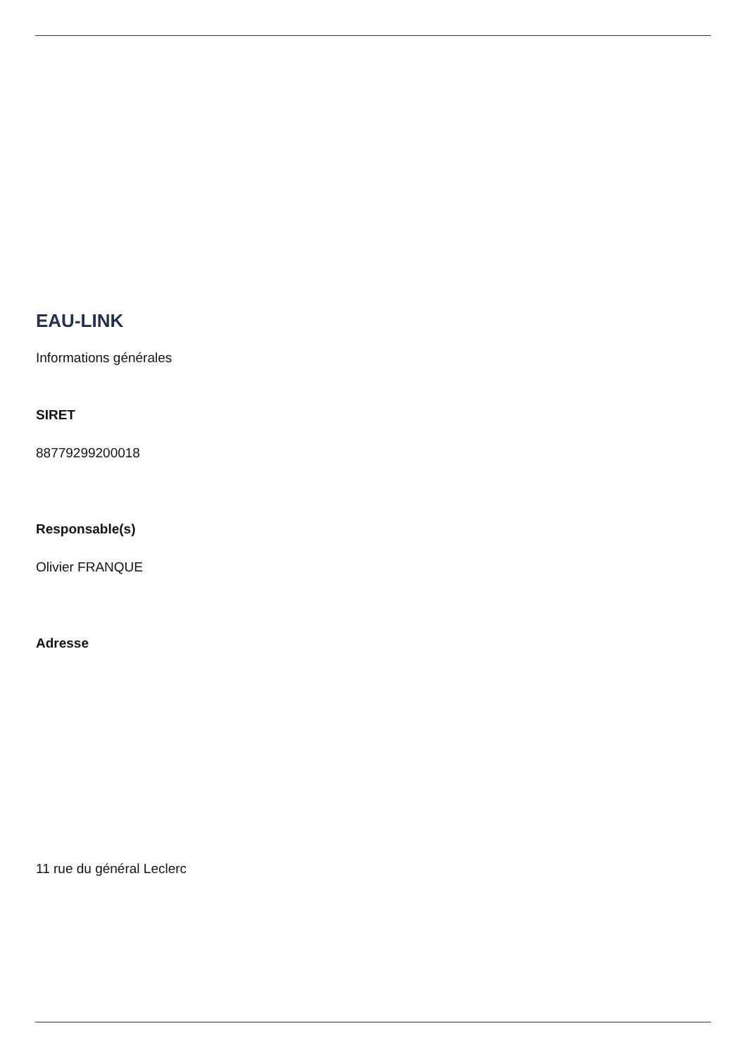EAU-LINK
Informations générales
SIRET
88779299200018
Responsable(s)
Olivier FRANQUE
Adresse
11 rue du général Leclerc